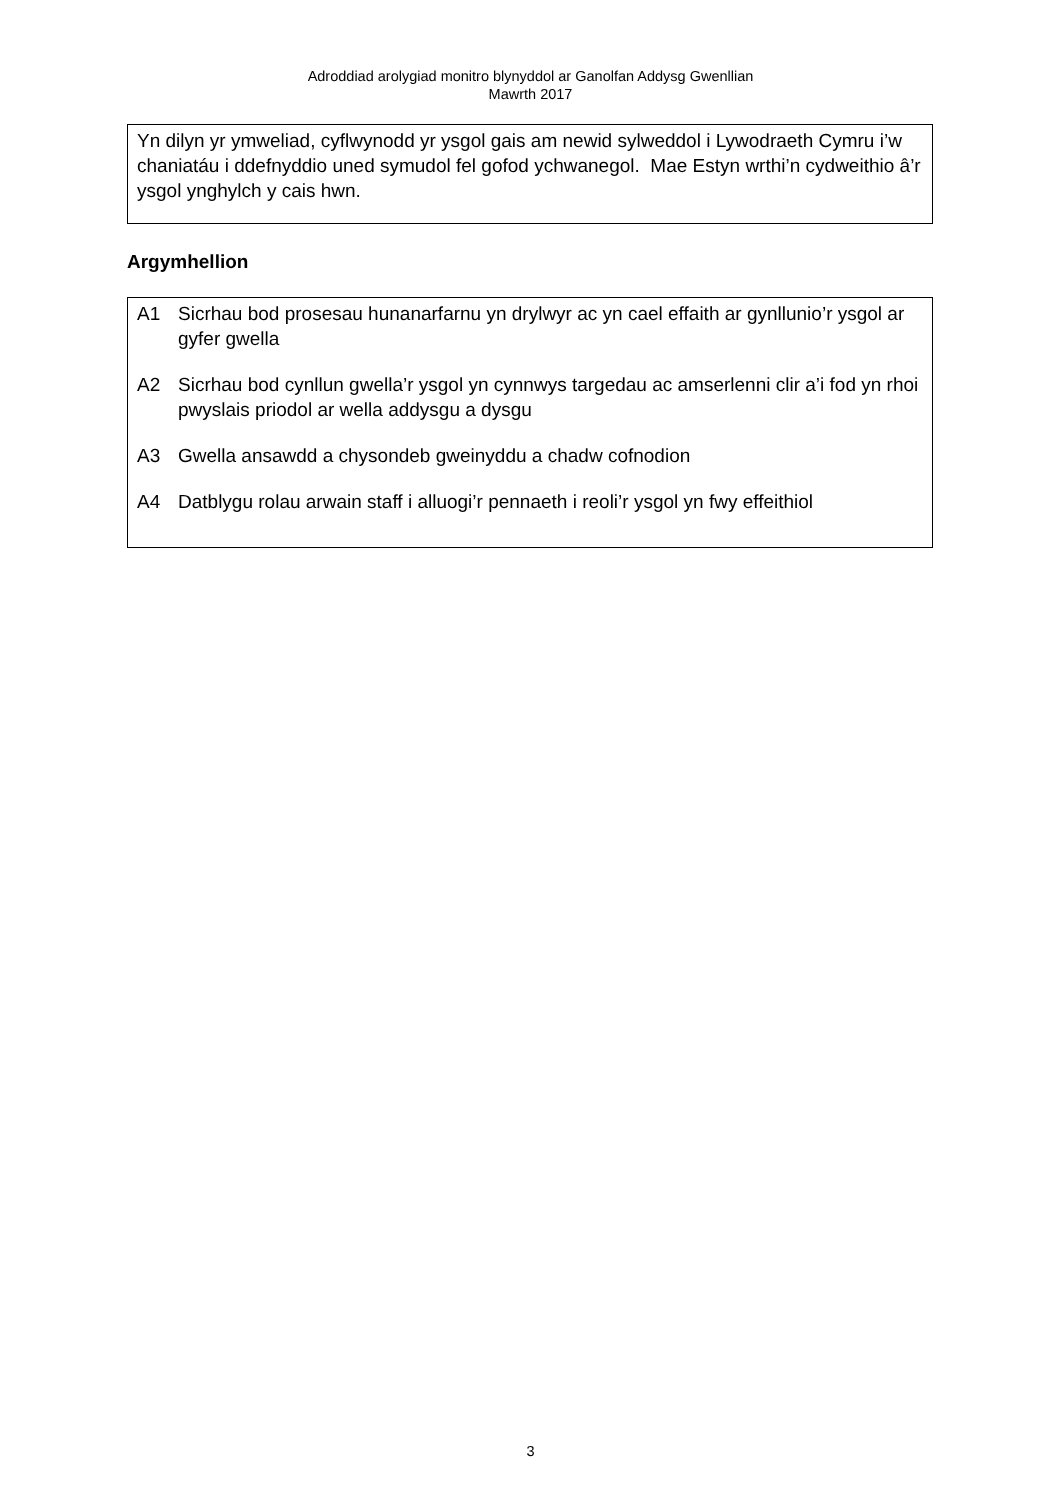Adroddiad arolygiad monitro blynyddol ar Ganolfan Addysg Gwenllian
Mawrth 2017
Yn dilyn yr ymweliad, cyflwynodd yr ysgol gais am newid sylweddol i Lywodraeth Cymru i’w chaniatáu i ddefnyddio uned symudol fel gofod ychwanegol. Mae Estyn wrthi’n cydweithio â’r ysgol ynghylch y cais hwn.
Argymhellion
A1 Sicrhau bod prosesau hunanarfarnu yn drylwyr ac yn cael effaith ar gynllunio’r ysgol ar gyfer gwella
A2 Sicrhau bod cynllun gwella’r ysgol yn cynnwys targedau ac amserlenni clir a’i fod yn rhoi pwyslais priodol ar wella addysgu a dysgu
A3 Gwella ansawdd a chysondeb gweinyddu a chadw cofnodion
A4 Datblygu rolau arwain staff i alluogi’r pennaeth i reoli’r ysgol yn fwy effeithiol
3